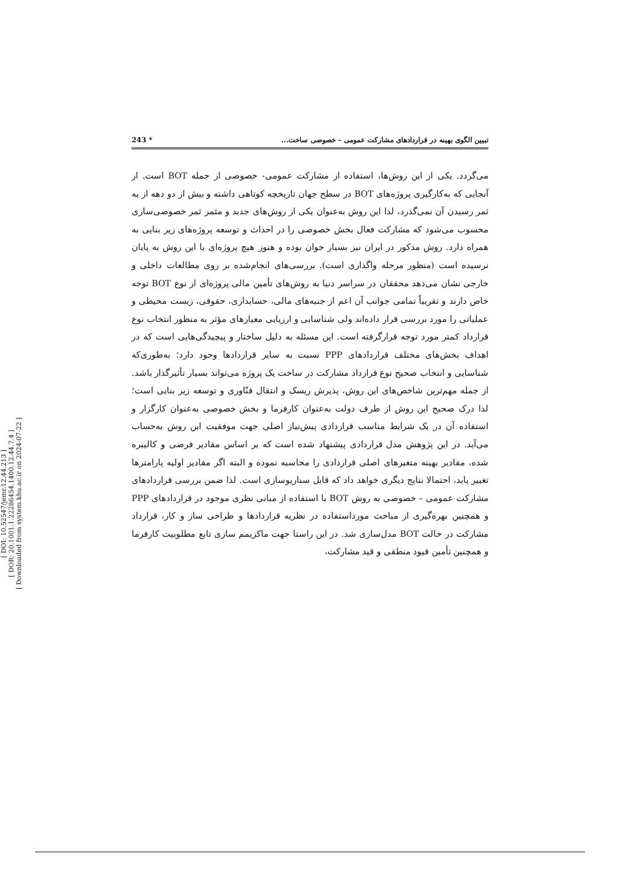[ DOI: 10.52547/jemr.12.44.213 ]
[ DOR: 20.1001.1.22286454.1400.12.44.7.4 ]
[ Downloaded from system.khu.ac.ir on 2024-07-22 ]
تبیین الگوی بهینه در قراردادهای مشارکت عمومی – خصوصی ساخت... * 243
می‌گردد. یکی از این روش‌ها، استفاده از مشارکت عمومی- خصوصی از جمله BOT است. از آنجایی که به‌کارگیری پروژه‌های BOT در سطح جهان تاریخچه کوتاهی داشته و بیش از دو دهه از به ثمر رسیدن آن نمی‌گذرد، لذا این روش به‌عنوان یکی از روش‌های جدید و مثمر ثمر خصوصی‌سازی محسوب می‌شود که مشارکت فعال بخش خصوصی را در احداث و توسعه پروژه‌های زیر بنایی به همراه دارد. روش مذکور در ایران نیز بسیار جوان بوده و هنوز هیچ پروژه‌ای با این روش به پایان نرسیده است (منظور مرحله واگذاری است). بررسی‌های انجام‌شده بر روی مطالعات داخلی و خارجی نشان می‌دهد محققان در سراسر دنیا به روش‌های تأمین مالی پروژه‌ای از نوع BOT توجه خاص دارند و تقریباً تمامی جوانب آن اعم از جنبه‌های مالی، حسابداری، حقوقی، زیست محیطی و عملیاتی را مورد بررسی قرار داده‌اند ولی شناسایی و ارزیابی معیارهای مؤثر به منظور انتخاب نوع قرارداد کمتر مورد توجه قرارگرفته است. این مسئله به دلیل ساختار و پیچیدگی‌هایی است که در اهداف بخش‌های مختلف قراردادهای PPP نسبت به سایر قراردادها وجود دارد؛ به‌طوری‌که شناسایی و انتخاب صحیح نوع قرارداد مشارکت در ساخت یک پروژه می‌تواند بسیار تأثیرگذار باشد. از جمله مهم‌ترین شاخص‌های این روش، پذیرش ریسک و انتقال فنّاوری و توسعه زیر بنایی است؛ لذا درک صحیح این روش از طرف دولت به‌عنوان کارفرما و بخش خصوصی به‌عنوان کارگزار و استفاده آن در یک شرایط مناسب قراردادی پیش‌نیاز اصلی جهت موفقیت این روش به‌حساب می‌آید. در این پژوهش مدل قراردادی پیشنهاد شده است که بر اساس مقادیر فرضی و کالیبره شده، مقادیر بهینه متغیرهای اصلی قراردادی را محاسبه نموده و البته اگر مقادیر اولیه پارامترها تغییر یابد، احتمالا نتایج دیگری خواهد داد که قابل سناریوسازی است. لذا ضمن بررسی قراردادهای مشارکت عمومی – خصوصی به روش BOT با استفاده از مبانی نظری موجود در قراردادهای PPP و همچنین بهره‌گیری از مباحث مورداستفاده در نظریه قراردادها و طراحی ساز و کار، قرارداد مشارکت در حالت BOT مدل‌سازی شد. در این راستا جهت ماکزیمم سازی تابع مطلوبیت کارفرما و همچنین تأمین قیود منطقی و قید مشارکت،